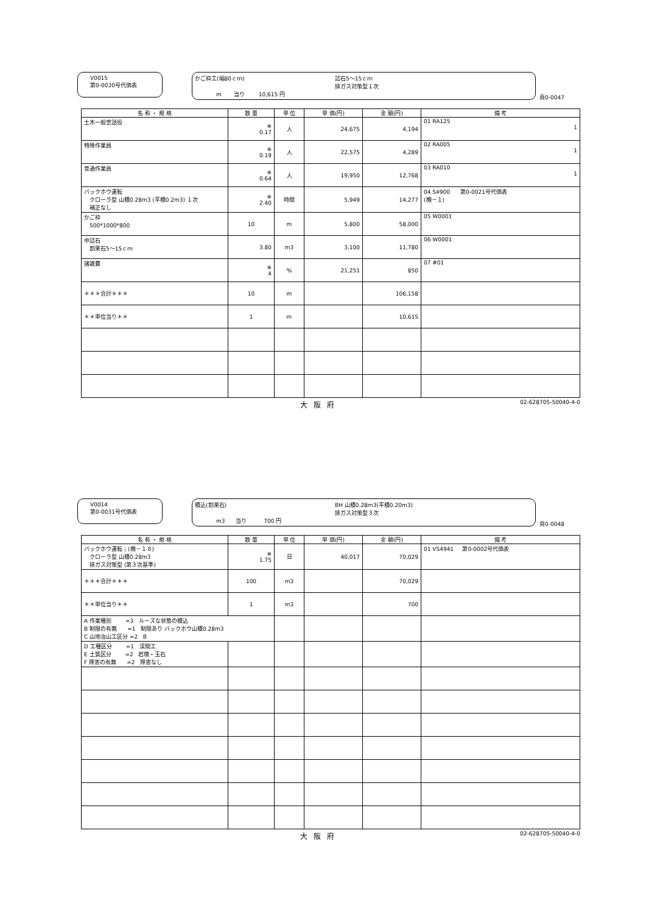V0015
第0-0030号代価表
かご枠工(幅80ｃｍ)
詰石5～15ｃｍ
排ガス対策型１次
m 当り 10,615 円
頁0-0047
| 名 称 ・ 規 格 | 数 量 | 単 位 | 単 価(円) | 金 額(円) | 備 考 |
| --- | --- | --- | --- | --- | --- |
| 土木一般世話役 | ※ 0.17 | 人 | 24,675 | 4,194 | 01 RA125 1 |
| 特殊作業員 | ※ 0.19 | 人 | 22,575 | 4,289 | 02 RA005 1 |
| 普通作業員 | ※ 0.64 | 人 | 19,950 | 12,768 | 03 RA010 1 |
| バックホウ運転 クローラ型 山積0.28m3 (平積0.2m3) １次 補正なし | ※ 2.40 | 時間 | 5,949 | 14,277 | 04 S4900 第0-0021号代価表 (機－１) |
| かご枠 500*1000*800 | 10 | m | 5,800 | 58,000 | 05 W0001 |
| 中詰石 割栗石5～15ｃｍ | 3.80 | m3 | 3,100 | 11,780 | 06 W0001 |
| 諸雑費 | ※ 4 | % | 21,251 | 850 | 07 #01 |
| ＊＊＊合計＊＊＊ | 10 | m | | 106,158 | |
| ＊＊単位当り＊＊ | 1 | m | | 10,615 | |
大阪府 02-628705-50040-4-0
V0014
第0-0031号代価表
積込(割栗石)
BH 山積0.28m3(平積0.20m3)
排ガス対策型３次
m3 当り 700 円
頁0-0048
| 名 称 ・ 規 格 | 数 量 | 単 位 | 単 価(円) | 金 額(円) | 備 考 |
| --- | --- | --- | --- | --- | --- |
| バックホウ運転；(機－１８) クローラ型 山積0.28m3 排ガス対策型 (第３次基準) | ※ 1.75 | 日 | 40,017 | 70,029 | 01 VS4941 第0-0002号代価表 |
| ＊＊＊合計＊＊＊ | 100 | m3 | | 70,029 | |
| ＊＊単位当り＊＊ | 1 | m3 | | 700 | |
| A 作業種別 =3 ルーズな状態の積込 B 制限の有無 =1 制限あり バックホウ山積0.28m3 C 山地治山工区分 =2 B | | | | | |
| D 工種区分 =1 渓間工 E 土質区分 =2 岩塊・玉石 F 障害の有無 =2 障害なし | | | | | |
大阪府 02-628705-50040-4-0